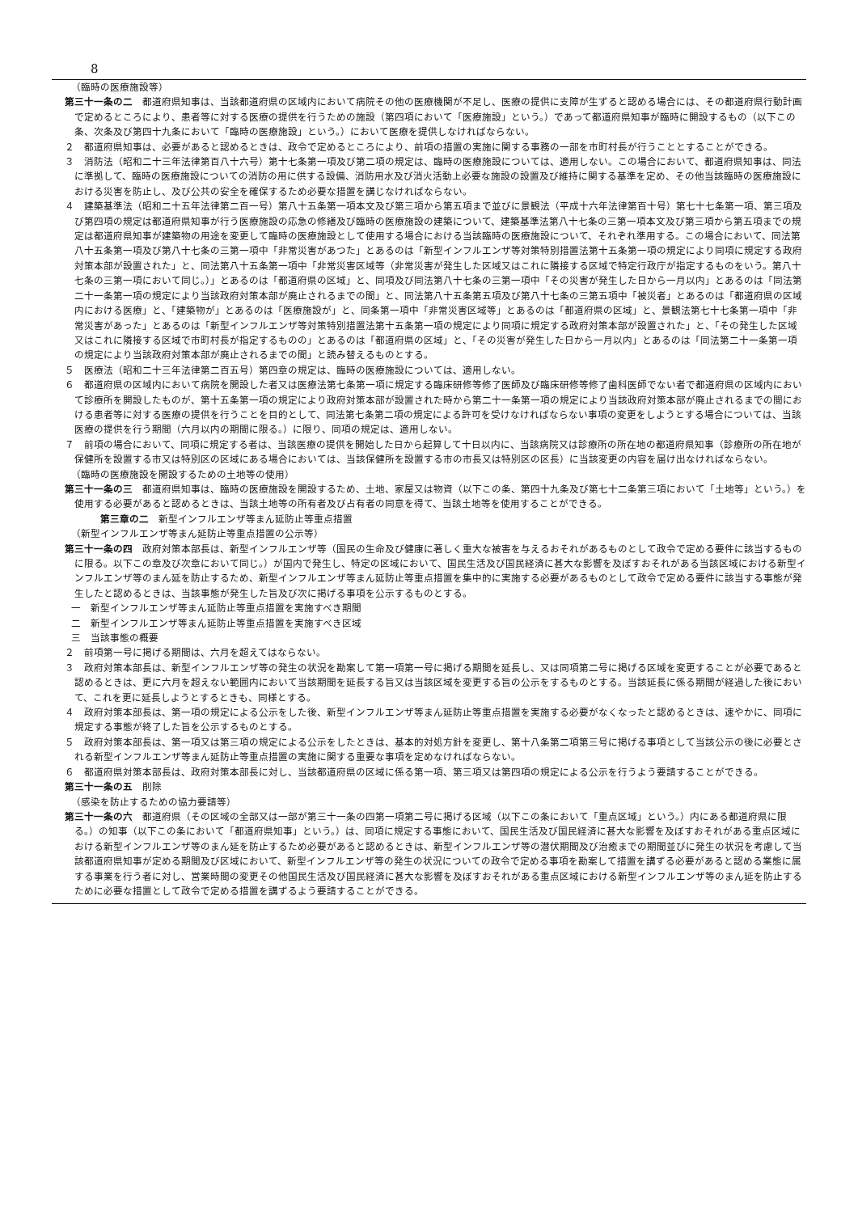8
（臨時の医療施設等）
第三十一条の二　都道府県知事は、当該都道府県の区域内において病院その他の医療機関が不足し、医療の提供に支障が生ずると認める場合には、その都道府県行動計画で定めるところにより、患者等に対する医療の提供を行うための施設（第四項において「医療施設」という。）であって都道府県知事が臨時に開設するもの（以下この条、次条及び第四十九条において「臨時の医療施設」という。）において医療を提供しなければならない。
２　都道府県知事は、必要があると認めるときは、政令で定めるところにより、前項の措置の実施に関する事務の一部を市町村長が行うこととすることができる。
３　消防法（昭和二十三年法律第百八十六号）第十七条第一項及び第二項の規定は、臨時の医療施設については、適用しない。この場合において、都道府県知事は、同法に準拠して、臨時の医療施設についての消防の用に供する設備、消防用水及び消火活動上必要な施設の設置及び維持に関する基準を定め、その他当該臨時の医療施設における災害を防止し、及び公共の安全を確保するため必要な措置を講じなければならない。
４　建築基準法（昭和二十五年法律第二百一号）第八十五条第一項本文及び第三項から第五項まで並びに景観法（平成十六年法律第百十号）第七十七条第一項、第三項及び第四項の規定は都道府県知事が行う医療施設の応急の修繕及び臨時の医療施設の建築について、建築基準法第八十七条の三第一項本文及び第三項から第五項までの規定は都道府県知事が建築物の用途を変更して臨時の医療施設として使用する場合における当該臨時の医療施設について、それぞれ準用する。この場合において、同法第八十五条第一項及び第八十七条の三第一項中「非常災害があつた」とあるのは「新型インフルエンザ等対策特別措置法第十五条第一項の規定により同項に規定する政府対策本部が設置された」と、同法第八十五条第一項中「非常災害区域等（非常災害が発生した区域又はこれに隣接する区域で特定行政庁が指定するものをいう。第八十七条の三第一項において同じ。）」とあるのは「都道府県の区域」と、同項及び同法第八十七条の三第一項中「その災害が発生した日から一月以内」とあるのは「同法第二十一条第一項の規定により当該政府対策本部が廃止されるまでの間」と、同法第八十五条第五項及び第八十七条の三第五項中「被災者」とあるのは「都道府県の区域内における医療」と、「建築物が」とあるのは「医療施設が」と、同条第一項中「非常災害区域等」とあるのは「都道府県の区域」と、景観法第七十七条第一項中「非常災害があった」とあるのは「新型インフルエンザ等対策特別措置法第十五条第一項の規定により同項に規定する政府対策本部が設置された」と、「その発生した区域又はこれに隣接する区域で市町村長が指定するものの」とあるのは「都道府県の区域」と、「その災害が発生した日から一月以内」とあるのは「同法第二十一条第一項の規定により当該政府対策本部が廃止されるまでの間」と読み替えるものとする。
５　医療法（昭和二十三年法律第二百五号）第四章の規定は、臨時の医療施設については、適用しない。
６　都道府県の区域内において病院を開設した者又は医療法第七条第一項に規定する臨床研修等修了医師及び臨床研修等修了歯科医師でない者で都道府県の区域内において診療所を開設したものが、第十五条第一項の規定により政府対策本部が設置された時から第二十一条第一項の規定により当該政府対策本部が廃止されるまでの間における患者等に対する医療の提供を行うことを目的として、同法第七条第二項の規定による許可を受けなければならない事項の変更をしようとする場合については、当該医療の提供を行う期間（六月以内の期間に限る。）に限り、同項の規定は、適用しない。
７　前項の場合において、同項に規定する者は、当該医療の提供を開始した日から起算して十日以内に、当該病院又は診療所の所在地の都道府県知事（診療所の所在地が保健所を設置する市又は特別区の区域にある場合においては、当該保健所を設置する市の市長又は特別区の区長）に当該変更の内容を届け出なければならない。
（臨時の医療施設を開設するための土地等の使用）
第三十一条の三　都道府県知事は、臨時の医療施設を開設するため、土地、家屋又は物資（以下この条、第四十九条及び第七十二条第三項において「土地等」という。）を使用する必要があると認めるときは、当該土地等の所有者及び占有者の同意を得て、当該土地等を使用することができる。
第三章の二　新型インフルエンザ等まん延防止等重点措置
（新型インフルエンザ等まん延防止等重点措置の公示等）
第三十一条の四　政府対策本部長は、新型インフルエンザ等（国民の生命及び健康に著しく重大な被害を与えるおそれがあるものとして政令で定める要件に該当するものに限る。以下この章及び次章において同じ。）が国内で発生し、特定の区域において、国民生活及び国民経済に甚大な影響を及ぼすおそれがある当該区域における新型インフルエンザ等のまん延を防止するため、新型インフルエンザ等まん延防止等重点措置を集中的に実施する必要があるものとして政令で定める要件に該当する事態が発生したと認めるときは、当該事態が発生した旨及び次に掲げる事項を公示するものとする。
一　新型インフルエンザ等まん延防止等重点措置を実施すべき期間
二　新型インフルエンザ等まん延防止等重点措置を実施すべき区域
三　当該事態の概要
２　前項第一号に掲げる期間は、六月を超えてはならない。
３　政府対策本部長は、新型インフルエンザ等の発生の状況を勘案して第一項第一号に掲げる期間を延長し、又は同項第二号に掲げる区域を変更することが必要であると認めるときは、更に六月を超えない範囲内において当該期間を延長する旨又は当該区域を変更する旨の公示をするものとする。当該延長に係る期間が経過した後において、これを更に延長しようとするときも、同様とする。
４　政府対策本部長は、第一項の規定による公示をした後、新型インフルエンザ等まん延防止等重点措置を実施する必要がなくなったと認めるときは、速やかに、同項に規定する事態が終了した旨を公示するものとする。
５　政府対策本部長は、第一項又は第三項の規定による公示をしたときは、基本的対処方針を変更し、第十八条第二項第三号に掲げる事項として当該公示の後に必要とされる新型インフルエンザ等まん延防止等重点措置の実施に関する重要な事項を定めなければならない。
６　都道府県対策本部長は、政府対策本部長に対し、当該都道府県の区域に係る第一項、第三項又は第四項の規定による公示を行うよう要請することができる。
第三十一条の五　削除
（感染を防止するための協力要請等）
第三十一条の六　都道府県（その区域の全部又は一部が第三十一条の四第一項第二号に掲げる区域（以下この条において「重点区域」という。）内にある都道府県に限る。）の知事（以下この条において「都道府県知事」という。）は、同項に規定する事態において、国民生活及び国民経済に甚大な影響を及ぼすおそれがある重点区域における新型インフルエンザ等のまん延を防止するため必要があると認めるときは、新型インフルエンザ等の潜伏期間及び治癒までの期間並びに発生の状況を考慮して当該都道府県知事が定める期間及び区域において、新型インフルエンザ等の発生の状況についての政令で定める事項を勘案して措置を講ずる必要があると認める業態に属する事業を行う者に対し、営業時間の変更その他国民生活及び国民経済に甚大な影響を及ぼすおそれがある重点区域における新型インフルエンザ等のまん延を防止するために必要な措置として政令で定める措置を講ずるよう要請することができる。